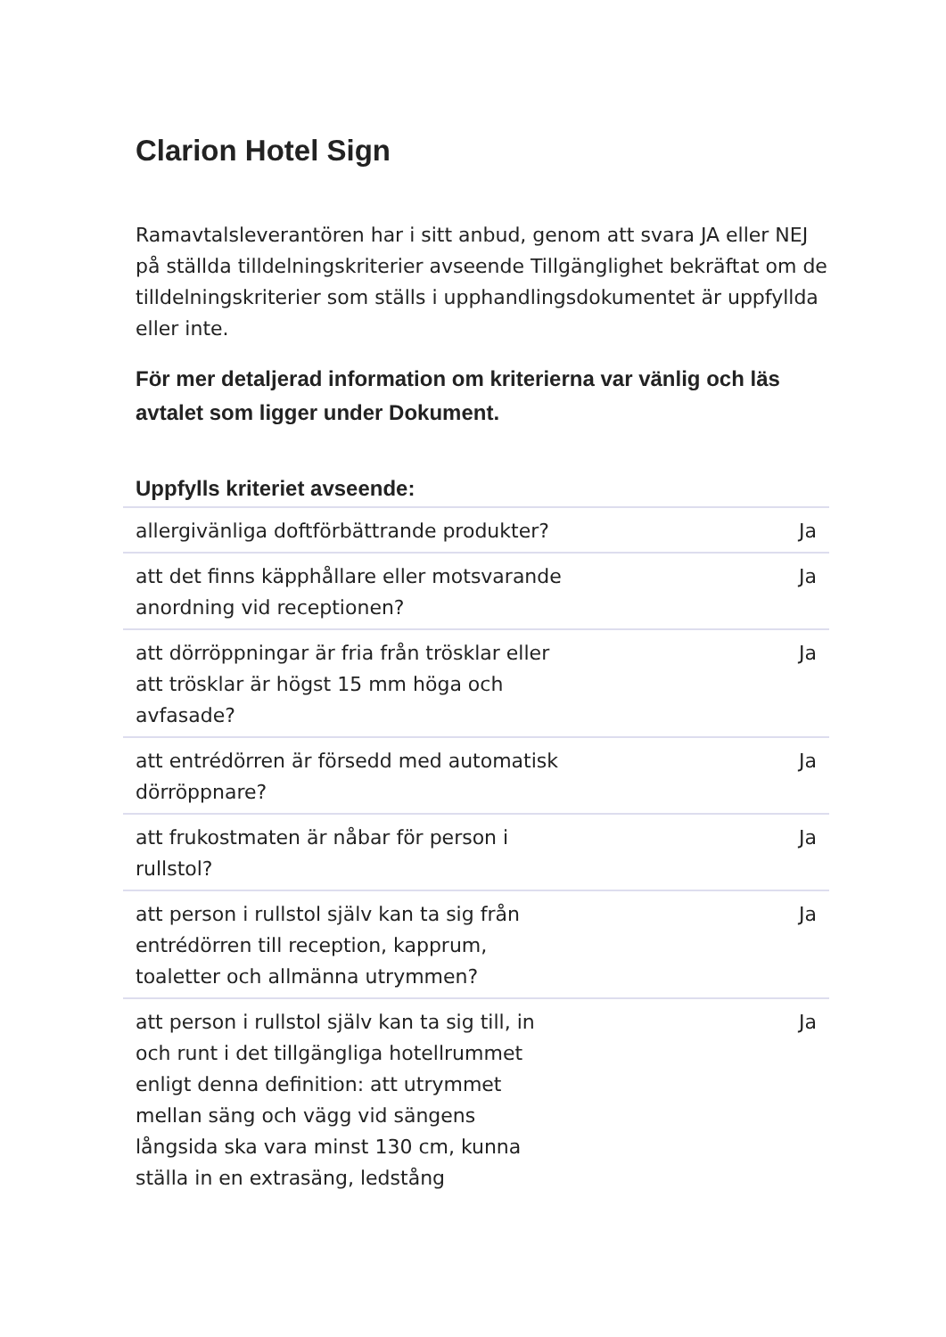Clarion Hotel Sign
Ramavtalsleverantören har i sitt anbud, genom att svara JA eller NEJ på ställda tilldelningskriterier avseende Tillgänglighet bekräftat om de tilldelningskriterier som ställs i upphandlingsdokumentet är uppfyllda eller inte.
För mer detaljerad information om kriterierna var vänlig och läs avtalet som ligger under Dokument.
| Uppfylls kriteriet avseende: | |
| --- | --- |
| allergivänliga doftförbättrande produkter? | Ja |
| att det finns käpphållare eller motsvarande anordning vid receptionen? | Ja |
| att dörröppningar är fria från trösklar eller att trösklar är högst 15 mm höga och avfasade? | Ja |
| att entrédörren är försedd med automatisk dörröppnare? | Ja |
| att frukostmaten är nåbar för person i rullstol? | Ja |
| att person i rullstol själv kan ta sig från entrédörren till reception, kapprum, toaletter och allmänna utrymmen? | Ja |
| att person i rullstol själv kan ta sig till, in och runt i det tillgängliga hotellrummet enligt denna definition: att utrymmet mellan säng och vägg vid sängens långsida ska vara minst 130 cm, kunna ställa in en extrasäng, ledstång | Ja |